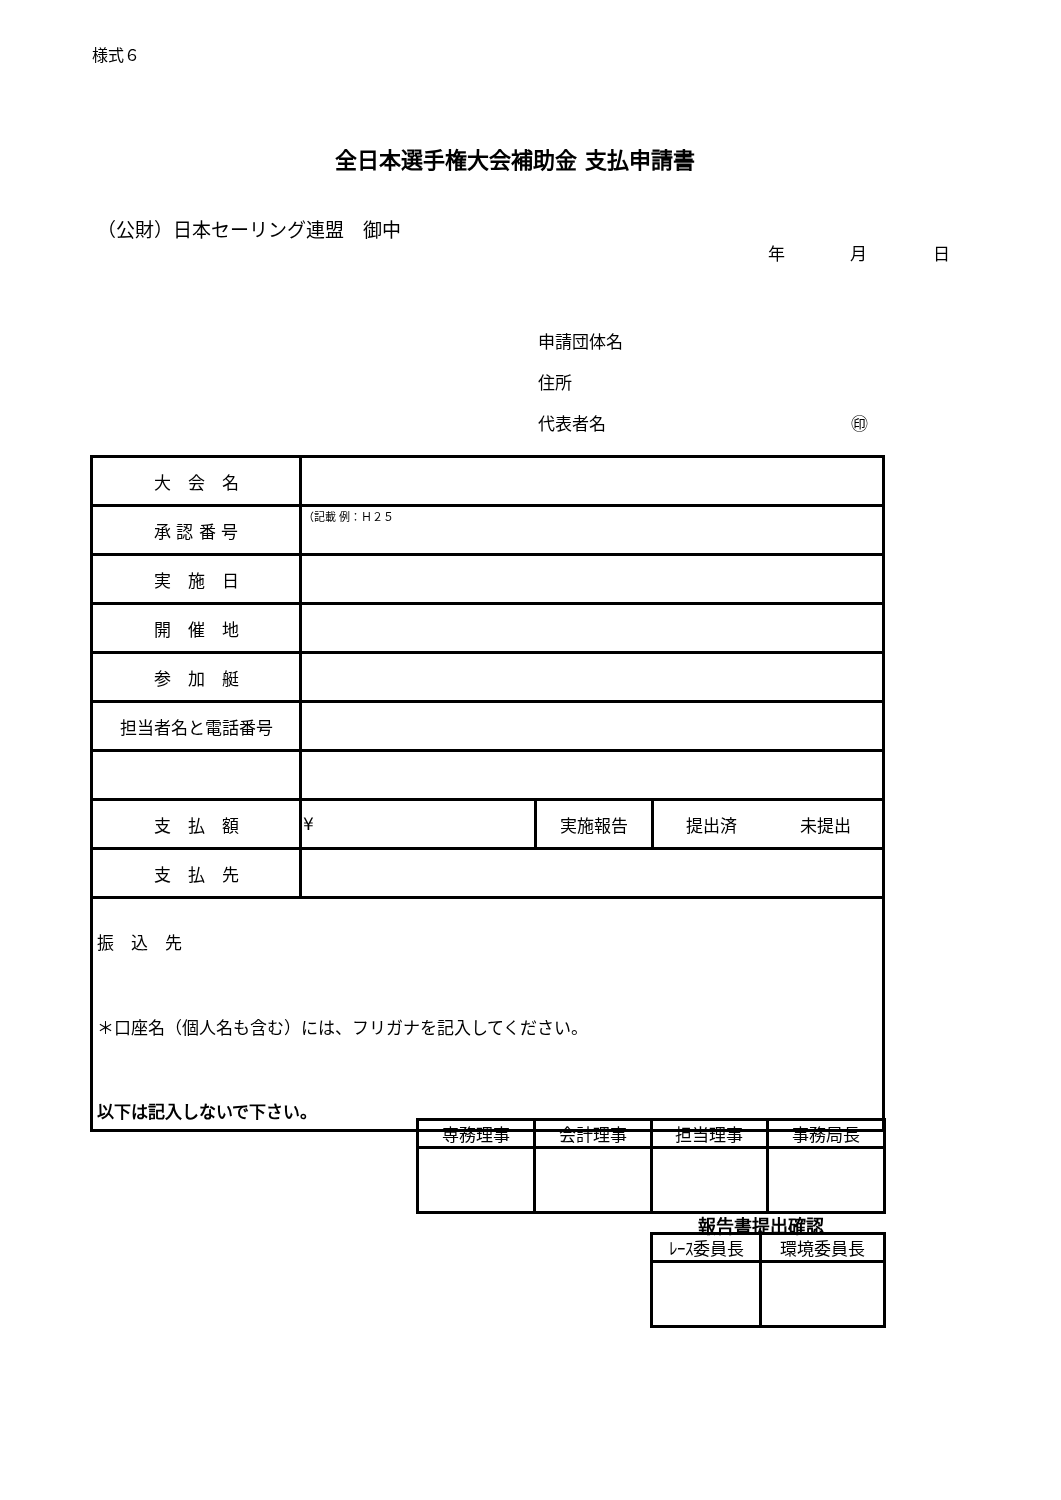様式６
全日本選手権大会補助金 支払申請書
（公財）日本セーリング連盟　御中
年 月 日
申請団体名
住所
代表者名 ㊞
| 大 会 名 | | | | |
| 承 認 番 号 | （記載 例：Ｈ２５ | | | |
| 実 施 日 | | | | |
| 開 催 地 | | | | |
| 参 加 艇 | | | | |
| 担当者名と電話番号 | | | | |
| 支 払 額 | ¥ | 実施報告 | 提出済 | 未提出 |
| 支 払 先 | | | | |
| 振 込 先 ＊口座名（個人名も含む）には、フリガナを記入してください。 | | | | |
以下は記入しないで下さい。
| 専務理事 | 会計理事 | 担当理事 | 事務局長 |
| --- | --- | --- | --- |
報告書提出確認
| ﾚｰｽ委員長 | 環境委員長 |
| --- | --- |